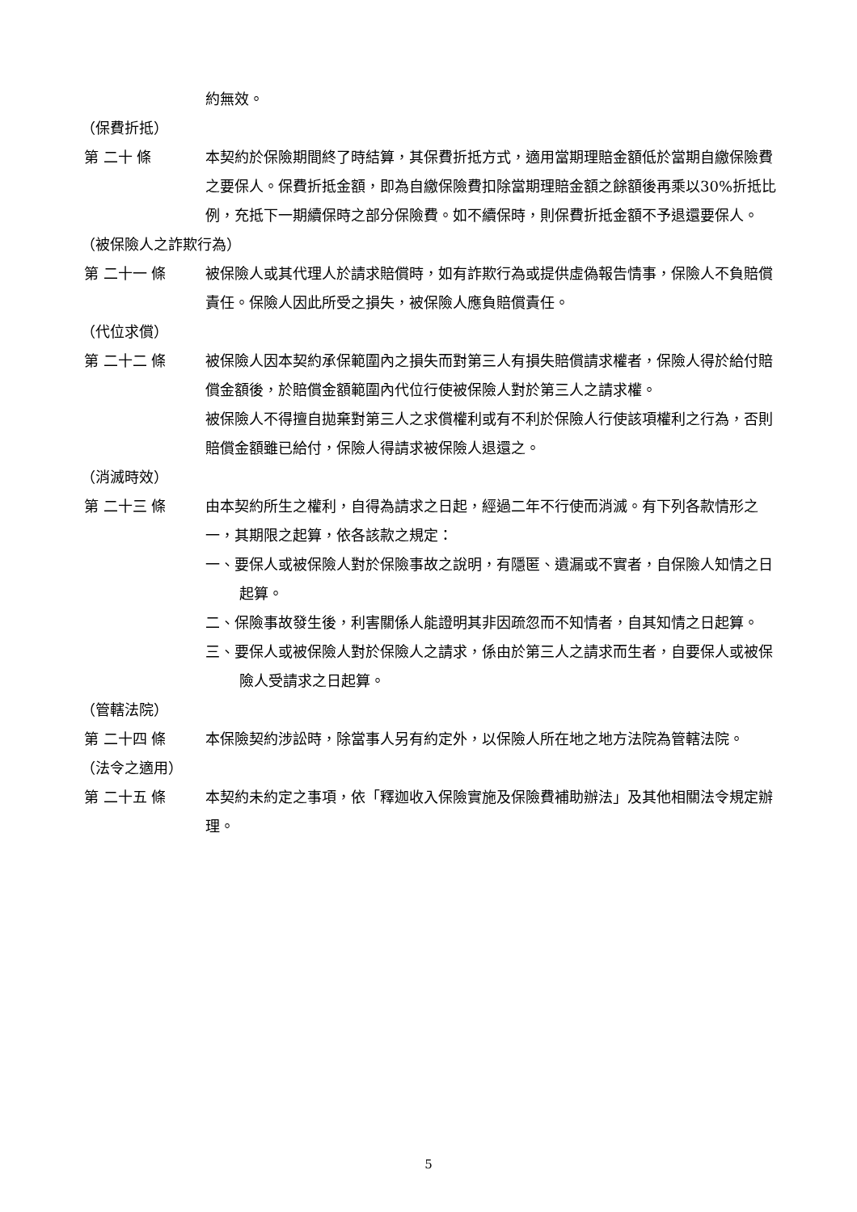約無效。
（保費折抵）
第 二十 條 本契約於保險期間終了時結算，其保費折抵方式，適用當期理賠金額低於當期自繳保險費之要保人。保費折抵金額，即為自繳保險費扣除當期理賠金額之餘額後再乘以30%折抵比例，充抵下一期續保時之部分保險費。如不續保時，則保費折抵金額不予退還要保人。
（被保險人之詐欺行為）
第 二十一 條 被保險人或其代理人於請求賠償時，如有詐欺行為或提供虛偽報告情事，保險人不負賠償責任。保險人因此所受之損失，被保險人應負賠償責任。
（代位求償）
第 二十二 條 被保險人因本契約承保範圍內之損失而對第三人有損失賠償請求權者，保險人得於給付賠償金額後，於賠償金額範圍內代位行使被保險人對於第三人之請求權。
被保險人不得擅自拋棄對第三人之求償權利或有不利於保險人行使該項權利之行為，否則賠償金額雖已給付，保險人得請求被保險人退還之。
（消滅時效）
第 二十三 條 由本契約所生之權利，自得為請求之日起，經過二年不行使而消滅。有下列各款情形之一，其期限之起算，依各該款之規定：
一、要保人或被保險人對於保險事故之說明，有隱匿、遺漏或不實者，自保險人知情之日起算。
二、保險事故發生後，利害關係人能證明其非因疏忽而不知情者，自其知情之日起算。
三、要保人或被保險人對於保險人之請求，係由於第三人之請求而生者，自要保人或被保險人受請求之日起算。
（管轄法院）
第 二十四 條 本保險契約涉訟時，除當事人另有約定外，以保險人所在地之地方法院為管轄法院。
（法令之適用）
第 二十五 條 本契約未約定之事項，依「釋迦收入保險實施及保險費補助辦法」及其他相關法令規定辦理。
5